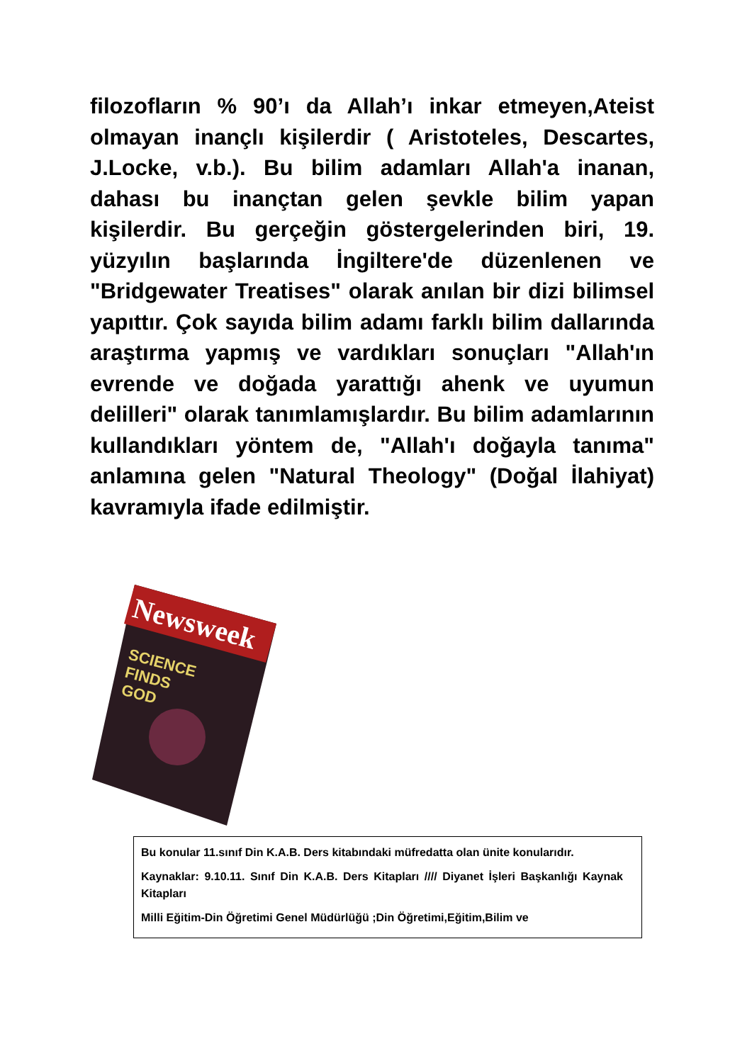filozofların % 90’ı da Allah’ı inkar etmeyen,Ateist olmayan inançlı kişilerdir ( Aristoteles, Descartes, J.Locke, v.b.). Bu bilim adamları Allah'a inanan, dahası bu inançtan gelen şevkle bilim yapan kişilerdir. Bu gerçeğin göstergelerinden biri, 19. yüzyılın başlarında İngiltere'de düzenlenen ve "Bridgewater Treatises" olarak anılan bir dizi bilimsel yapıttır. Çok sayıda bilim adamı farklı bilim dallarında araştırma yapmış ve vardıkları sonuçları "Allah'ın evrende ve doğada yarattığı ahenk ve uyumun delilleri" olarak tanımlamışlardır. Bu bilim adamlarının kullandıkları yöntem de, "Allah'ı doğayla tanıma" anlamına gelen "Natural Theology" (Doğal İlahiyat) kavramıyla ifade edilmiştir.
Newsweek
SCIENCE
FINDS
GOD
Bu konular 11.sınıf Din K.A.B. Ders kitabındaki müfredatta olan ünite konularıdır.
Kaynaklar: 9.10.11. Sınıf Din K.A.B. Ders Kitapları //// Diyanet İşleri Başkanlığı Kaynak Kitapları
Milli Eğitim-Din Öğretimi Genel Müdürlüğü ;Din Öğretimi,Eğitim,Bilim ve